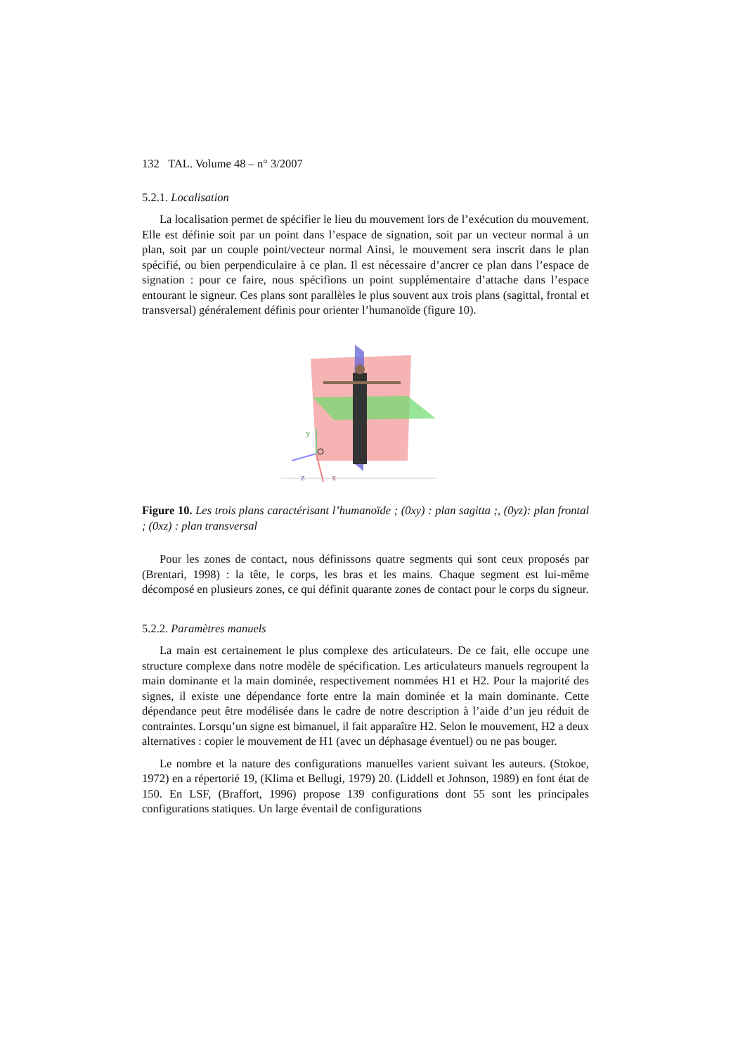132 TAL. Volume 48 – n° 3/2007
5.2.1. Localisation
La localisation permet de spécifier le lieu du mouvement lors de l’exécution du mouvement. Elle est définie soit par un point dans l’espace de signation, soit par un vecteur normal à un plan, soit par un couple point/vecteur normal Ainsi, le mouvement sera inscrit dans le plan spécifié, ou bien perpendiculaire à ce plan. Il est nécessaire d’ancrer ce plan dans l’espace de signation : pour ce faire, nous spécifions un point supplémentaire d’attache dans l’espace entourant le signeur. Ces plans sont parallèles le plus souvent aux trois plans (sagittal, frontal et transversal) généralement définis pour orienter l’humanoïde (figure 10).
y
z
x
Figure 10. Les trois plans caractérisant l’humanoïde ; (0xy) : plan sagitta ;, (0yz): plan frontal ; (0xz) : plan transversal
Pour les zones de contact, nous définissons quatre segments qui sont ceux proposés par (Brentari, 1998) : la tête, le corps, les bras et les mains. Chaque segment est lui-même décomposé en plusieurs zones, ce qui définit quarante zones de contact pour le corps du signeur.
5.2.2. Paramètres manuels
La main est certainement le plus complexe des articulateurs. De ce fait, elle occupe une structure complexe dans notre modèle de spécification. Les articulateurs manuels regroupent la main dominante et la main dominée, respectivement nommées H1 et H2. Pour la majorité des signes, il existe une dépendance forte entre la main dominée et la main dominante. Cette dépendance peut être modélisée dans le cadre de notre description à l’aide d’un jeu réduit de contraintes. Lorsqu’un signe est bimanuel, il fait apparaître H2. Selon le mouvement, H2 a deux alternatives : copier le mouvement de H1 (avec un déphasage éventuel) ou ne pas bouger.
Le nombre et la nature des configurations manuelles varient suivant les auteurs. (Stokoe, 1972) en a répertorié 19, (Klima et Bellugi, 1979) 20. (Liddell et Johnson, 1989) en font état de 150. En LSF, (Braffort, 1996) propose 139 configurations dont 55 sont les principales configurations statiques. Un large éventail de configurations